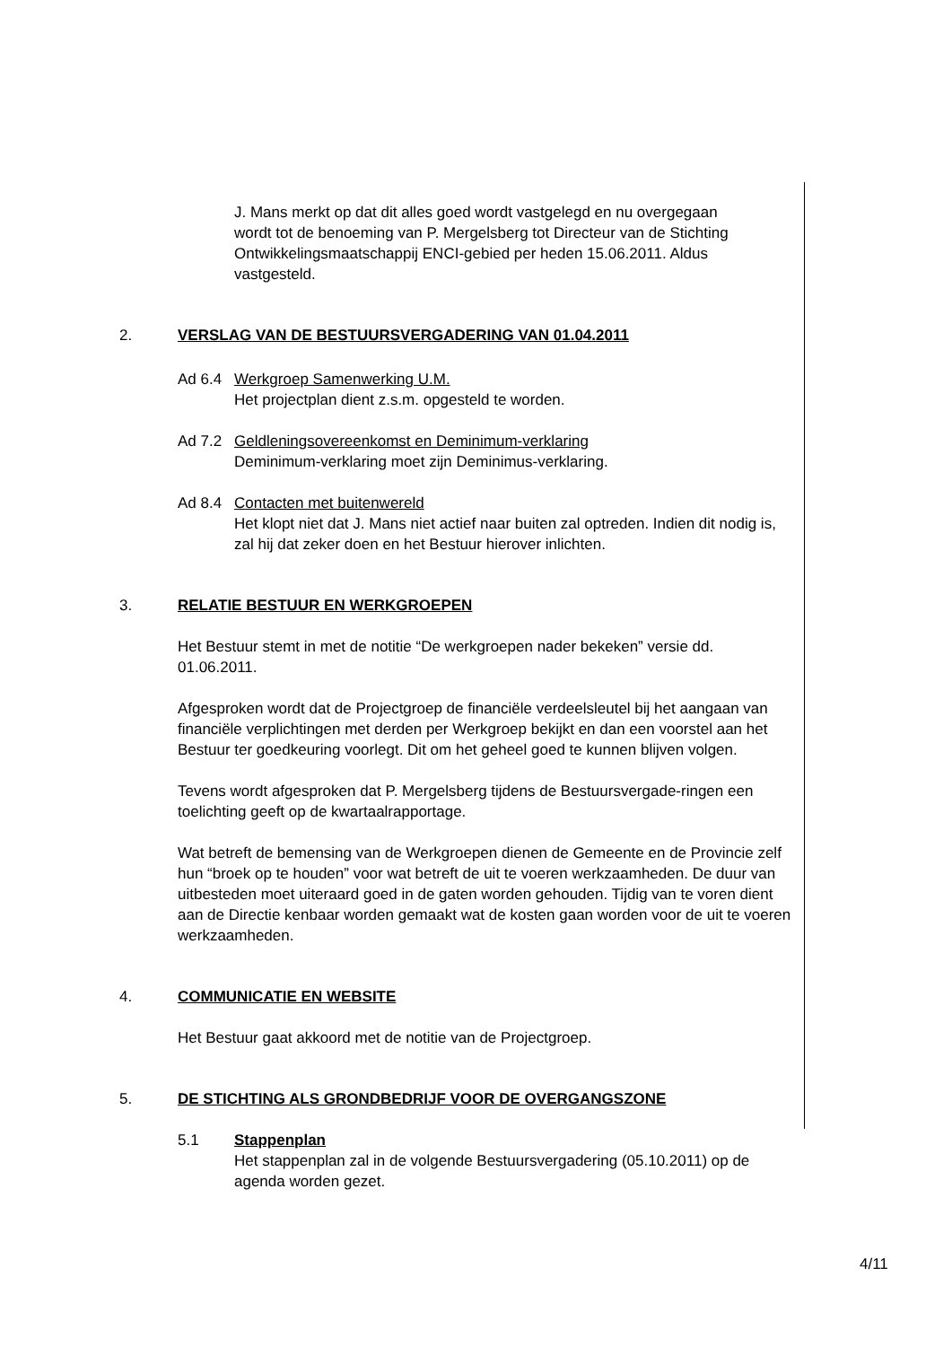J. Mans merkt op dat dit alles goed wordt vastgelegd en nu overgegaan wordt tot de benoeming van P. Mergelsberg tot Directeur van de Stichting Ontwikkelingsmaatschappij ENCI-gebied per heden 15.06.2011. Aldus vastgesteld.
2. VERSLAG VAN DE BESTUURSVERGADERING VAN 01.04.2011
Ad 6.4 Werkgroep Samenwerking U.M.
Het projectplan dient z.s.m. opgesteld te worden.
Ad 7.2 Geldleningsovereenkomst en Deminimum-verklaring
Deminimum-verklaring moet zijn Deminimus-verklaring.
Ad 8.4 Contacten met buitenwereld
Het klopt niet dat J. Mans niet actief naar buiten zal optreden. Indien dit nodig is, zal hij dat zeker doen en het Bestuur hierover inlichten.
3. RELATIE BESTUUR EN WERKGROEPEN
Het Bestuur stemt in met de notitie “De werkgroepen nader bekeken” versie dd. 01.06.2011.
Afgesproken wordt dat de Projectgroep de financiële verdeelsleutel bij het aangaan van financiële verplichtingen met derden per Werkgroep bekijkt en dan een voorstel aan het Bestuur ter goedkeuring voorlegt. Dit om het geheel goed te kunnen blijven volgen.
Tevens wordt afgesproken dat P. Mergelsberg tijdens de Bestuursvergade-ringen een toelichting geeft op de kwartaalrapportage.
Wat betreft de bemensing van de Werkgroepen dienen de Gemeente en de Provincie zelf hun “broek op te houden” voor wat betreft de uit te voeren werkzaamheden. De duur van uitbesteden moet uiteraard goed in de gaten worden gehouden. Tijdig van te voren dient aan de Directie kenbaar worden gemaakt wat de kosten gaan worden voor de uit te voeren werkzaamheden.
4. COMMUNICATIE EN WEBSITE
Het Bestuur gaat akkoord met de notitie van de Projectgroep.
5. DE STICHTING ALS GRONDBEDRIJF VOOR DE OVERGANGSZONE
5.1 Stappenplan
Het stappenplan zal in de volgende Bestuursvergadering (05.10.2011) op de agenda worden gezet.
4/11